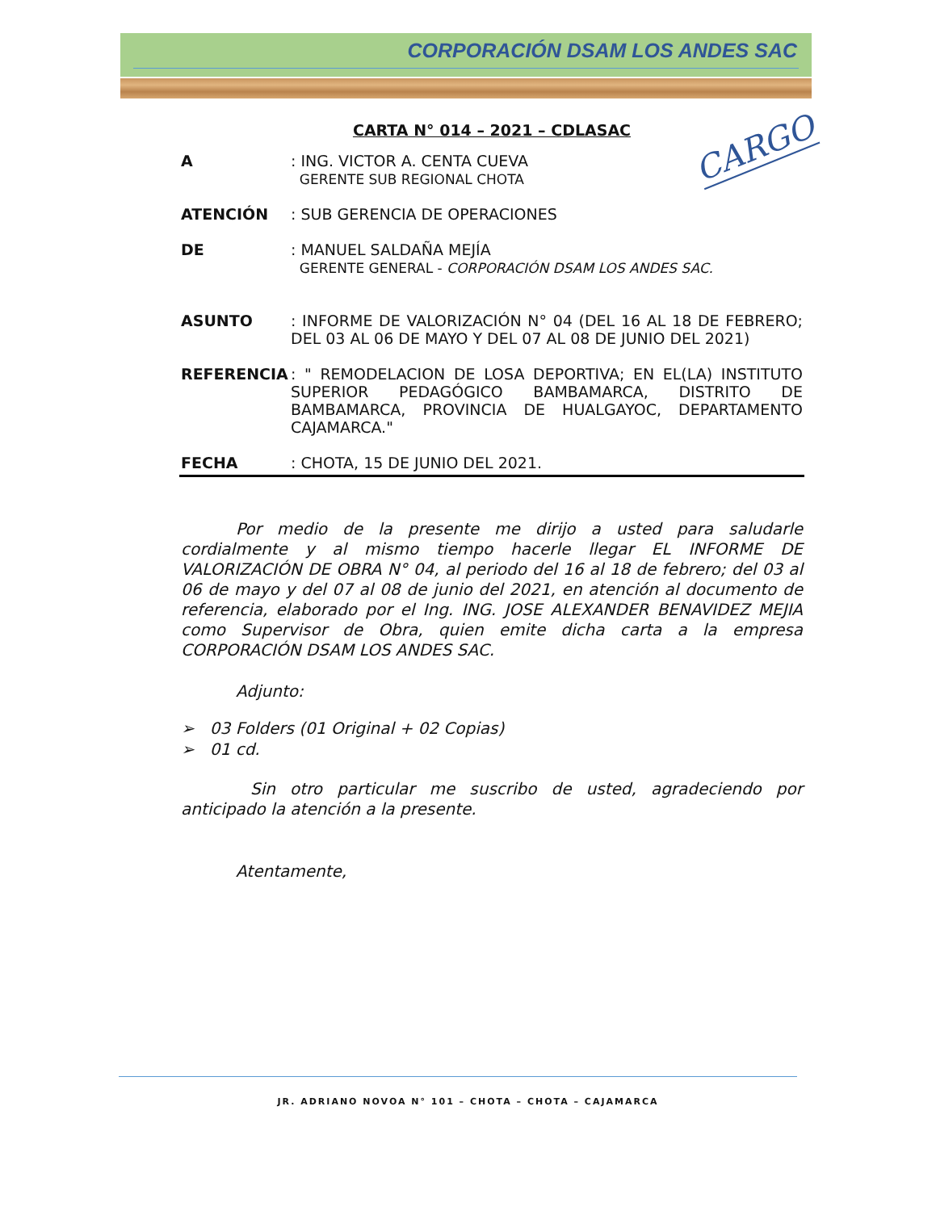CORPORACIÓN DSAM LOS ANDES SAC
CARGO
CARTA N° 014 – 2021 – CDLASAC
A : ING. VICTOR A. CENTA CUEVA
GERENTE SUB REGIONAL CHOTA
ATENCIÓN : SUB GERENCIA DE OPERACIONES
DE : MANUEL SALDAÑA MEJÍA
GERENTE GENERAL - CORPORACIÓN DSAM LOS ANDES SAC.
ASUNTO : INFORME DE VALORIZACIÓN N° 04 (DEL 16 AL 18 DE FEBRERO; DEL 03 AL 06 DE MAYO Y DEL 07 AL 08 DE JUNIO DEL 2021)
REFERENCIA : " REMODELACION DE LOSA DEPORTIVA; EN EL(LA) INSTITUTO SUPERIOR PEDAGÓGICO BAMBAMARCA, DISTRITO DE BAMBAMARCA, PROVINCIA DE HUALGAYOC, DEPARTAMENTO CAJAMARCA."
FECHA : CHOTA, 15 DE JUNIO DEL 2021.
Por medio de la presente me dirijo a usted para saludarle cordialmente y al mismo tiempo hacerle llegar EL INFORME DE VALORIZACIÓN DE OBRA N° 04, al periodo del 16 al 18 de febrero; del 03 al 06 de mayo y del 07 al 08 de junio del 2021, en atención al documento de referencia, elaborado por el Ing. ING. JOSE ALEXANDER BENAVIDEZ MEJIA como Supervisor de Obra, quien emite dicha carta a la empresa CORPORACIÓN DSAM LOS ANDES SAC.
Adjunto:
➢ 03 Folders (01 Original + 02 Copias)
➢ 01 cd.
Sin otro particular me suscribo de usted, agradeciendo por anticipado la atención a la presente.
Atentamente,
JR. ADRIANO NOVOA N° 101 – CHOTA – CHOTA – CAJAMARCA